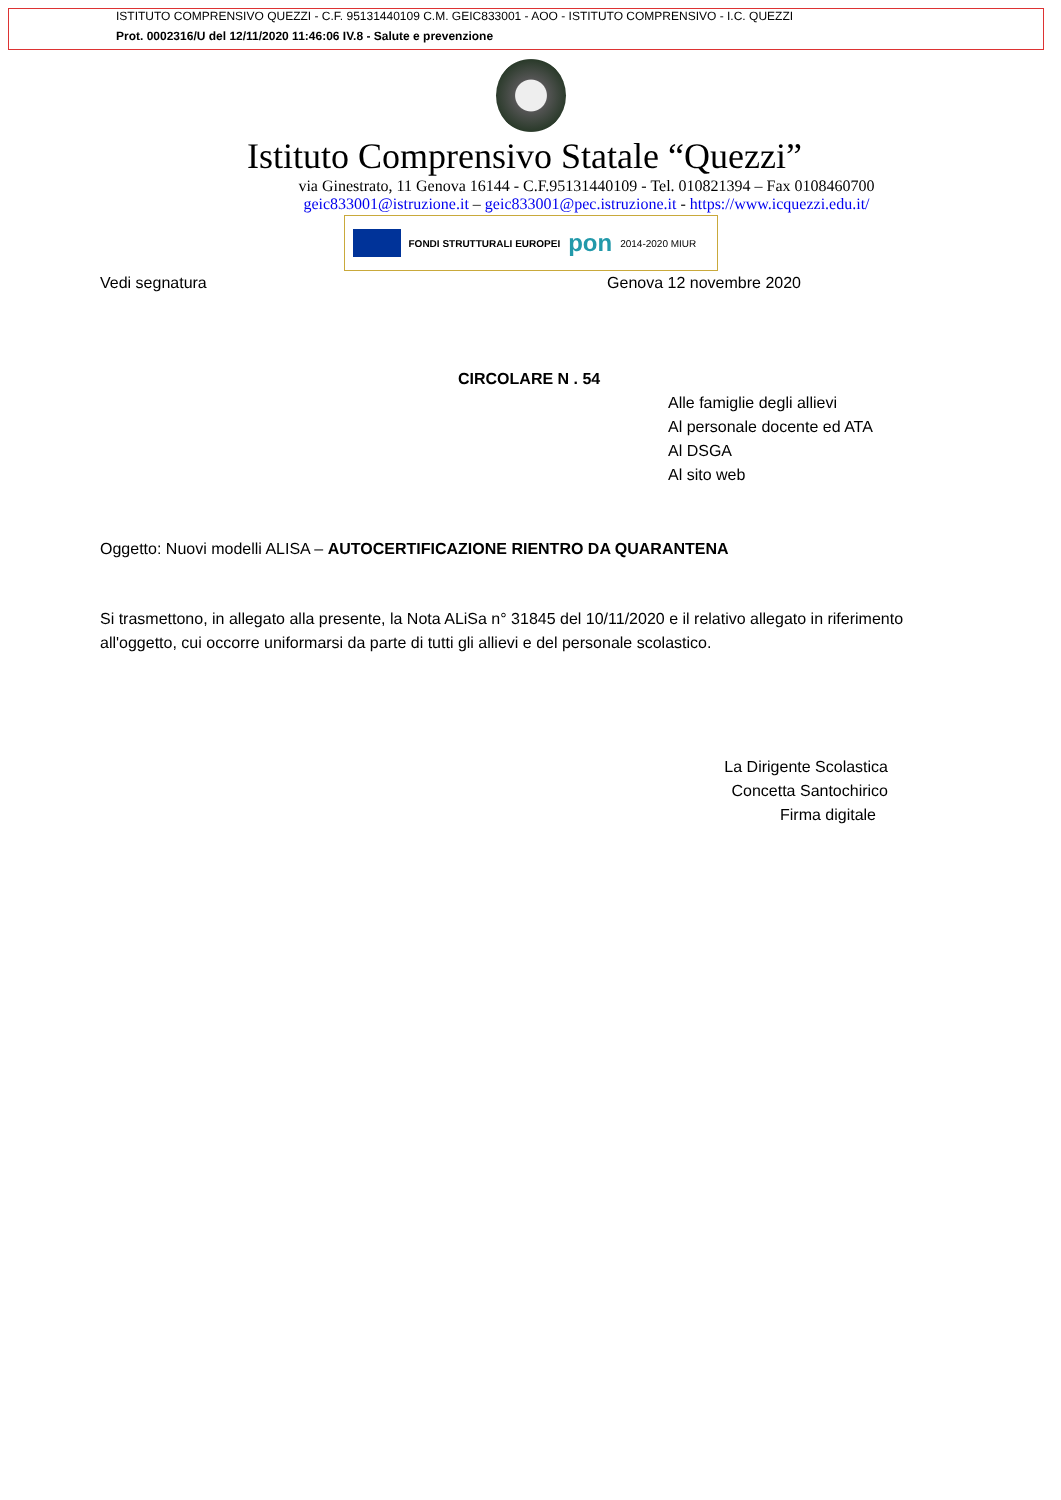ISTITUTO COMPRENSIVO QUEZZI - C.F. 95131440109 C.M. GEIC833001 - AOO - ISTITUTO COMPRENSIVO - I.C. QUEZZI
Prot. 0002316/U del 12/11/2020 11:46:06 IV.8 - Salute e prevenzione
Istituto Comprensivo Statale “Quezzi”
via Ginestrato, 11 Genova 16144 - C.F.95131440109 - Tel. 010821394 – Fax 0108460700
geic833001@istruzione.it – geic833001@pec.istruzione.it - https://www.icquezzi.edu.it/
FONDI STRUTTURALI EUROPEI pon 2014-2020 MIUR
Vedi segnatura Genova 12 novembre 2020
CIRCOLARE N . 54
Alle famiglie degli allievi
Al personale docente ed ATA
Al DSGA
Al sito web
Oggetto: Nuovi modelli ALISA – AUTOCERTIFICAZIONE RIENTRO DA QUARANTENA
Si trasmettono, in allegato alla presente, la Nota ALiSa n° 31845 del 10/11/2020 e il relativo allegato in riferimento all'oggetto, cui occorre uniformarsi da parte di tutti gli allievi e del personale scolastico.
La Dirigente Scolastica
Concetta Santochirico
Firma digitale